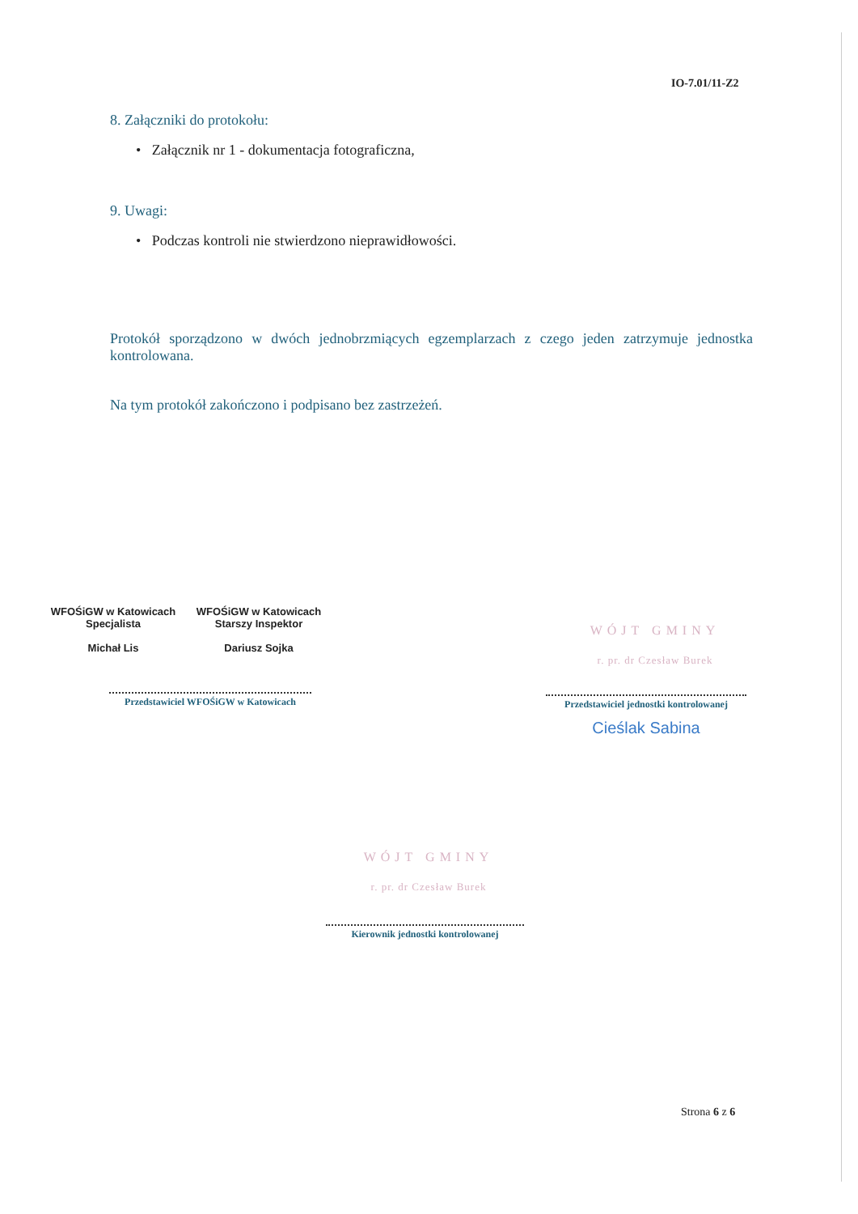IO-7.01/11-Z2
8. Załączniki do protokołu:
• Załącznik nr 1 - dokumentacja fotograficzna,
9. Uwagi:
• Podczas kontroli nie stwierdzono nieprawidłowości.
Protokół sporządzono w dwóch jednobrzmiących egzemplarzach z czego jeden zatrzymuje jednostka kontrolowana.
Na tym protokół zakończono i podpisano bez zastrzeżeń.
WFOŚiGW w Katowicach
Specjalista
Michał Lis
WFOŚiGW w Katowicach
Starszy Inspektor
Dariusz Sojka
Przedstawiciel WFOŚiGW w Katowicach
WÓJT GMINY
r. pr. dr Czesław Burek
Przedstawiciel jednostki kontrolowanej
Cieślak Sabina
WÓJT GMINY
r. pr. dr Czesław Burek
Kierownik jednostki kontrolowanej
Strona 6 z 6